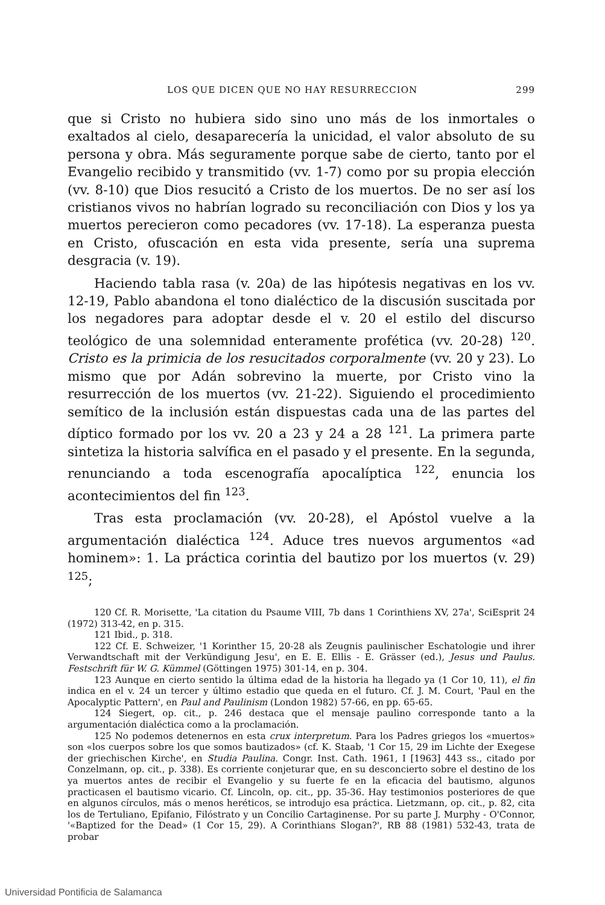LOS QUE DICEN QUE NO HAY RESURRECCION 299
que si Cristo no hubiera sido sino uno más de los inmortales o exaltados al cielo, desaparecería la unicidad, el valor absoluto de su persona y obra. Más seguramente porque sabe de cierto, tanto por el Evangelio recibido y transmitido (vv. 1-7) como por su propia elección (vv. 8-10) que Dios resucitó a Cristo de los muertos. De no ser así los cristianos vivos no habrían logrado su reconciliación con Dios y los ya muertos perecieron como pecadores (vv. 17-18). La esperanza puesta en Cristo, ofuscación en esta vida presente, sería una suprema desgracia (v. 19).
Haciendo tabla rasa (v. 20a) de las hipótesis negativas en los vv. 12-19, Pablo abandona el tono dialéctico de la discusión suscitada por los negadores para adoptar desde el v. 20 el estilo del discurso teológico de una solemnidad enteramente profética (vv. 20-28) <sup>120</sup>. Cristo es la primicia de los resucitados corporalmente (vv. 20 y 23). Lo mismo que por Adán sobrevino la muerte, por Cristo vino la resurrección de los muertos (vv. 21-22). Siguiendo el procedimiento semítico de la inclusión están dispuestas cada una de las partes del díptico formado por los vv. 20 a 23 y 24 a 28 <sup>121</sup>. La primera parte sintetiza la historia salvífica en el pasado y el presente. En la segunda, renunciando a toda escenografía apocalíptica <sup>122</sup>, enuncia los acontecimientos del fin <sup>123</sup>.
Tras esta proclamación (vv. 20-28), el Apóstol vuelve a la argumentación dialéctica <sup>124</sup>. Aduce tres nuevos argumentos «ad hominem»: 1. La práctica corintia del bautizo por los muertos (v. 29) <sup>125</sup>;
120 Cf. R. Morisette, 'La citation du Psaume VIII, 7b dans 1 Corinthiens XV, 27a', SciEsprit 24 (1972) 313-42, en p. 315.
121 Ibid., p. 318.
122 Cf. E. Schweizer, '1 Korinther 15, 20-28 als Zeugnis paulinischer Eschatologie und ihrer Verwandtschaft mit der Verkündigung Jesu', en E. E. Ellis - E. Grässer (ed.), Jesus und Paulus. Festschrift für W. G. Kümmel (Göttingen 1975) 301-14, en p. 304.
123 Aunque en cierto sentido la última edad de la historia ha llegado ya (1 Cor 10, 11), el fin indica en el v. 24 un tercer y último estadio que queda en el futuro. Cf. J. M. Court, 'Paul en the Apocalyptic Pattern', en Paul and Paulinism (London 1982) 57-66, en pp. 65-65.
124 Siegert, op. cit., p. 246 destaca que el mensaje paulino corresponde tanto a la argumentación dialéctica como a la proclamación.
125 No podemos detenernos en esta crux interpretum. Para los Padres griegos los «muertos» son «los cuerpos sobre los que somos bautizados» (cf. K. Staab, '1 Cor 15, 29 im Lichte der Exegese der griechischen Kirche', en Studia Paulina. Congr. Inst. Cath. 1961, I [1963] 443 ss., citado por Conzelmann, op. cit., p. 338). Es corriente conjeturar que, en su desconcierto sobre el destino de los ya muertos antes de recibir el Evangelio y su fuerte fe en la eficacia del bautismo, algunos practicasen el bautismo vicario. Cf. Lincoln, op. cit., pp. 35-36. Hay testimonios posteriores de que en algunos círculos, más o menos heréticos, se introdujo esa práctica. Lietzmann, op. cit., p. 82, cita los de Tertuliano, Epifanio, Filóstrato y un Concilio Cartaginense. Por su parte J. Murphy - O'Connor, '«Baptized for the Dead» (1 Cor 15, 29). A Corinthians Slogan?', RB 88 (1981) 532-43, trata de probar
Universidad Pontificia de Salamanca